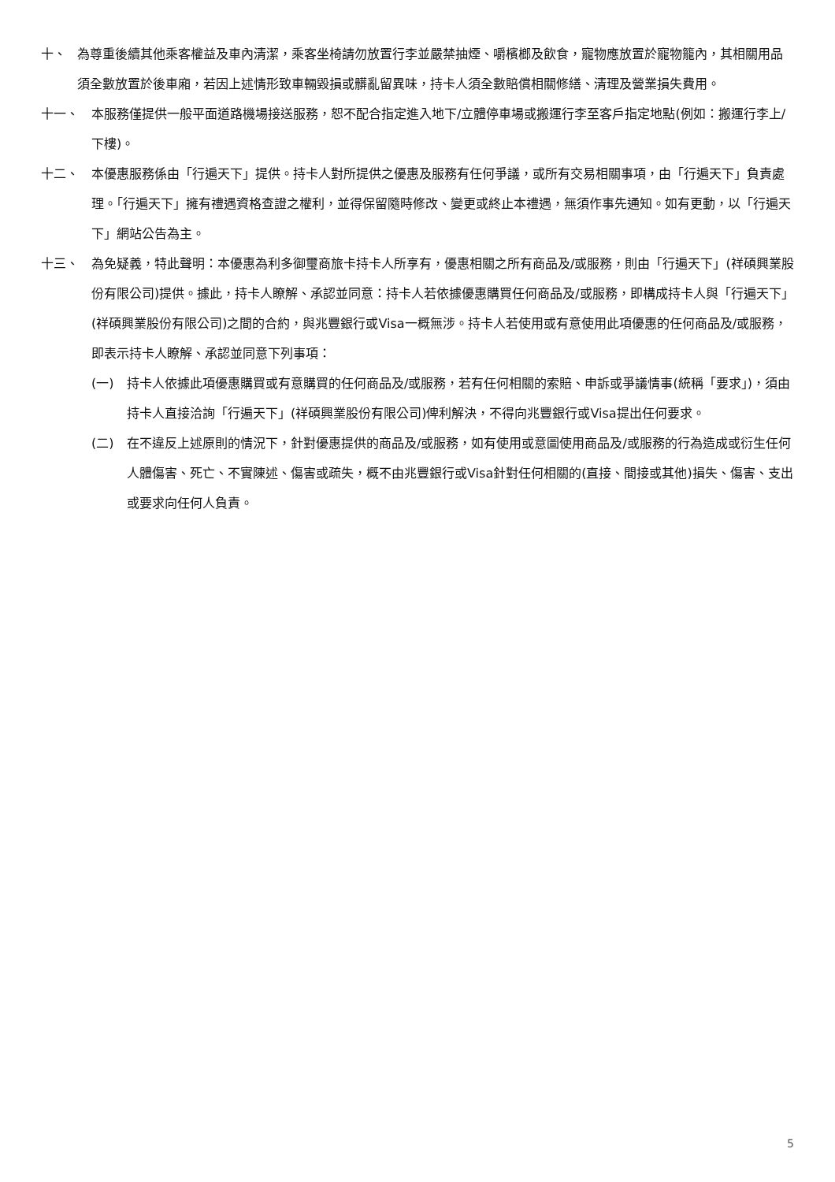十、 為尊重後續其他乘客權益及車內清潔，乘客坐椅請勿放置行李並嚴禁抽煙、嚼檳榔及飲食，寵物應放置於寵物籠內，其相關用品須全數放置於後車廂，若因上述情形致車輛毀損或髒亂留異味，持卡人須全數賠償相關修繕、清理及營業損失費用。
十一、 本服務僅提供一般平面道路機場接送服務，恕不配合指定進入地下/立體停車場或搬運行李至客戶指定地點(例如：搬運行李上/下樓)。
十二、 本優惠服務係由「行遍天下」提供。持卡人對所提供之優惠及服務有任何爭議，或所有交易相關事項，由「行遍天下」負責處理。「行遍天下」擁有禮遇資格查證之權利，並得保留隨時修改、變更或終止本禮遇，無須作事先通知。如有更動，以「行遍天下」網站公告為主。
十三、 為免疑義，特此聲明：本優惠為利多御璽商旅卡持卡人所享有，優惠相關之所有商品及/或服務，則由「行遍天下」(祥碩興業股份有限公司)提供。據此，持卡人瞭解、承認並同意：持卡人若依據優惠購買任何商品及/或服務，即構成持卡人與「行遍天下」(祥碩興業股份有限公司)之間的合約，與兆豐銀行或Visa一概無涉。持卡人若使用或有意使用此項優惠的任何商品及/或服務，即表示持卡人瞭解、承認並同意下列事項：
(一) 持卡人依據此項優惠購買或有意購買的任何商品及/或服務，若有任何相關的索賠、申訴或爭議情事(統稱「要求」)，須由持卡人直接洽詢「行遍天下」(祥碩興業股份有限公司)俾利解決，不得向兆豐銀行或Visa提出任何要求。
(二) 在不違反上述原則的情況下，針對優惠提供的商品及/或服務，如有使用或意圖使用商品及/或服務的行為造成或衍生任何人體傷害、死亡、不實陳述、傷害或疏失，概不由兆豐銀行或Visa針對任何相關的(直接、間接或其他)損失、傷害、支出或要求向任何人負責。
5